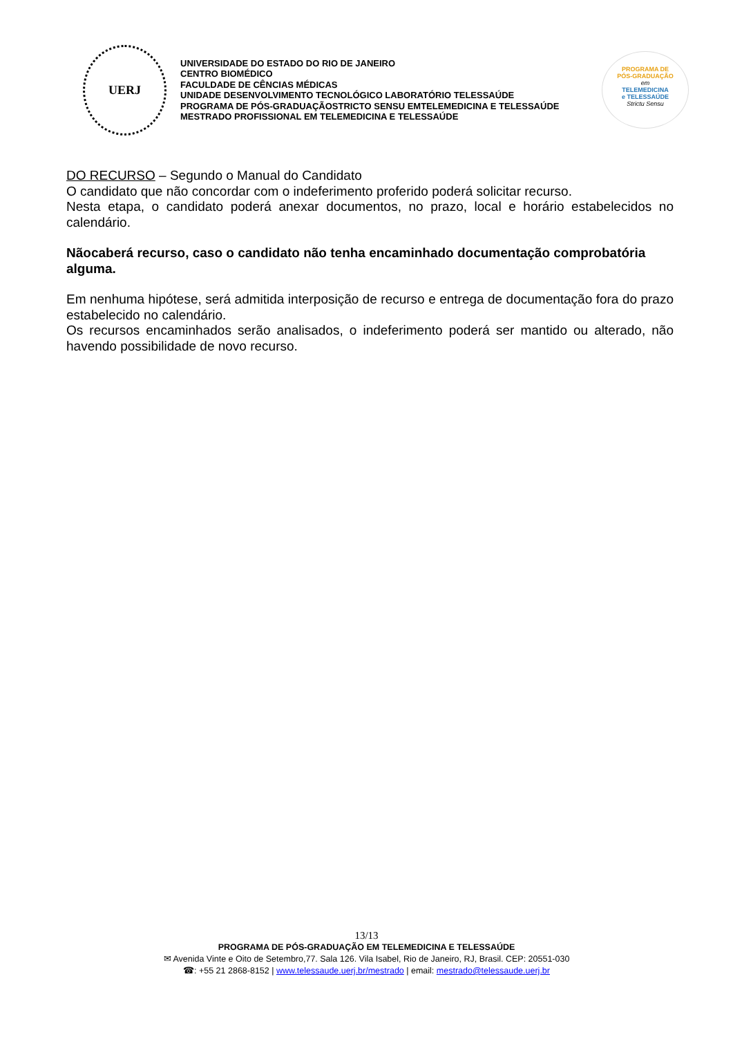UERJ
UNIVERSIDADE DO ESTADO DO RIO DE JANEIRO
CENTRO BIOMÉDICO
FACULDADE DE CÊNCIAS MÉDICAS
UNIDADE DESENVOLVIMENTO TECNOLÓGICO LABORATÓRIO TELESSAÚDE
PROGRAMA DE PÓS-GRADUAÇÃOSTRICTO SENSU EMTELEMEDICINA E TELESSAÚDE
MESTRADO PROFISSIONAL EM TELEMEDICINA E TELESSAÚDE
PROGRAMA DE
PÓS-GRADUAÇÃO
em
TELEMEDICINA
e TELESSAÚDE
Strictu Sensu
DO RECURSO – Segundo o Manual do Candidato
O candidato que não concordar com o indeferimento proferido poderá solicitar recurso.
Nesta etapa, o candidato poderá anexar documentos, no prazo, local e horário estabelecidos no calendário.
Nãocaberá recurso, caso o candidato não tenha encaminhado documentação comprobatória alguma.
Em nenhuma hipótese, será admitida interposição de recurso e entrega de documentação fora do prazo estabelecido no calendário.
Os recursos encaminhados serão analisados, o indeferimento poderá ser mantido ou alterado, não havendo possibilidade de novo recurso.
13/13
PROGRAMA DE PÓS-GRADUAÇÃO EM TELEMEDICINA E TELESSAÚDE
✉ Avenida Vinte e Oito de Setembro,77. Sala 126. Vila Isabel, Rio de Janeiro, RJ, Brasil. CEP: 20551-030
☎: +55 21 2868-8152 | www.telessaude.uerj.br/mestrado | email: mestrado@telessaude.uerj.br